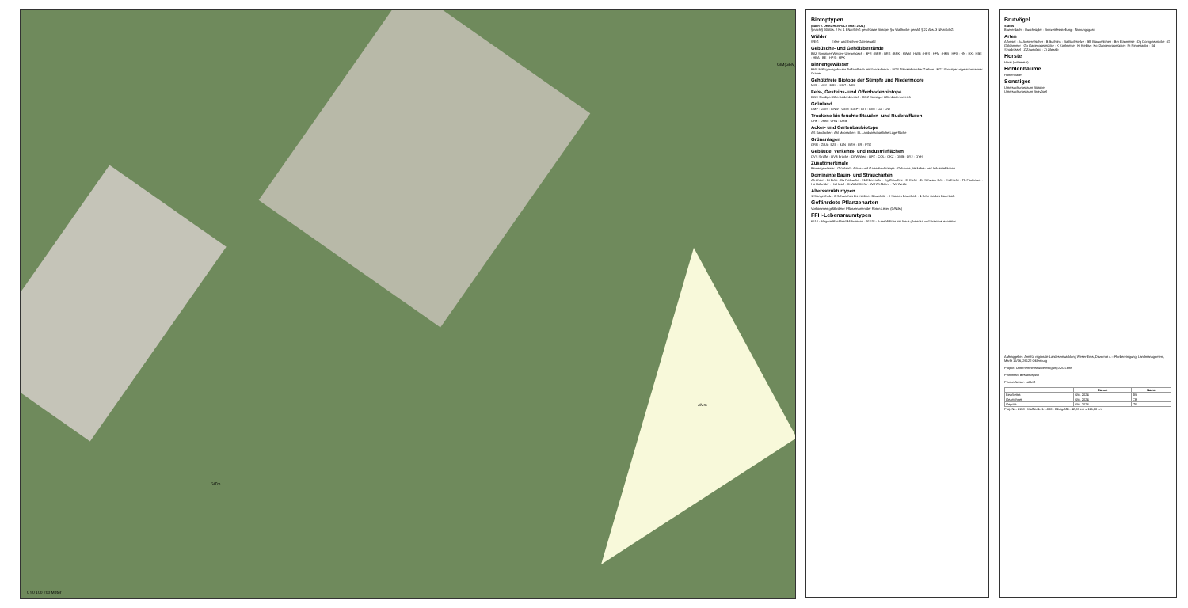AMm
GITm
GIM(GEM)
0 50 100 200 Meter
Biotoptypen
(nach v. DRACHENFELS März 2021)
§ nach § 30 Abs. 2 Nr. 1 BNatSchG geschützte Biotope; §w Wallhecke gemäß § 22 Abs. 3 NNatSchG
Wälder
WEG Erlen- und Eschen-Galeriewald
Gebüsche- und Gehölzbestände
BAZ Sonstiges Weiden-Ufergebüsch · BFR · BRR · BRS · BRK · HWM · HWB · HFS · HFM · HFB · HFX · HN · HX · HBE · HBA · BE · HPS · HPX
Binnengewässer
FMS Mäßig ausgebauter Tieflandbach mit Sandsubstrat · FGR Nährstoffreicher Graben · FGZ Sonstiger vegetationsarmer Graben
Gehölzfreie Biotope der Sümpfe und Niedermoore
NSB · NSS · NRS · NRG · NPZ
Fels-, Gesteins- und Offenbodenbiotope
DOS Sandiger Offenbodenbereich · DOZ Sonstiger Offenbodenbereich
Grünland
GMF · GMS · GNW · GEM · GEF · GIT · GIM · GA · GW
Trockene bis feuchte Stauden- und Ruderalfluren
UHF · UHM · UHN · UHB
Acker- und Gartenbaubiotope
AS Sandacker · AM Mooracker · EL Landwirtschaftliche Lagerfläche
Grünanlagen
GRR · GRA · BZE · BZN · BZH · ER · PTG
Gebäude, Verkehrs- und Industrieflächen
OVS Straße · OVB Brücke · OVW Weg · OFZ · ODL · OKZ · OMB · OYJ · OYH
Zusatzmerkmale
Binnengewässer · Grünland · Acker- und Gartenbaubiotope · Gebäude, Verkehrs- und Industrieflächen
Dominante Baum- und Straucharten
Ah Ahorn · Bi Birke · Bu Rotbuche · Eb Eberesche · Eg Grau-Erle · Ei Eiche · Er Schwarz-Erle · Es Esche · Fb Faulbaum · Ho Holunder · Hs Hasel · Ki Wald-Kiefer · Wd Weißdorn · We Weide
Altersstrukturtypen
1 Stangenholz · 2 Schwaches bis mittleres Baumholz · 3 Starkes Baumholz · 4 Sehr starkes Baumholz
Gefährdete Pflanzenarten
Vorkommen gefährdeter Pflanzenarten der Roten Listen (D/Nds.)
FFH-Lebensraumtypen
6510 - Magere Flachland-Mähwiesen · 91E0* - Auen-Wälder mit Alnus glutinosa und Fraxinus excelsior
Brutvögel
Status
Brutverdacht · Durchzügler · Brutzeitfeststellung · Nahrungsgast
Arten
A Amsel · Au Austernfischer · B Buchfink · Ba Bachstelze · Blk Blaukehlchen · Bm Blaumeise · Dg Dorngrasmücke · G Goldammer · Gg Gartengrasmücke · K Kohlmeise · Ki Kiebitz · Kg Klappergrasmücke · Rt Ringeltaube · Sd Singdrossel · Z Zaunkönig · Zi Zilpzalp
Horste
Horst (unbesetzt)
Höhlenbäume
Höhlenbaum
Sonstiges
Untersuchungsraum Biotope
Untersuchungsraum Brutvögel
Auftraggeber: Amt für regionale Landesentwicklung Weser-Ems, Dezernat 4 – Flurbereinigung, Landmanagement, Markt 15/16, 26122 Oldenburg
Projekt: Unternehmensflurbereinigung A20 Lehe
Planinhalt: Bestandsplan
Planverfasser: LaReG
| | Datum | Name |
| --- | --- | --- |
| Bearbeitet: | Okt. 2024 | JB |
| Gezeichnet: | Okt. 2024 | CB |
| Geprüft: | Okt. 2024 | GR |
Proj.-Nr.: 2158 · Maßstab: 1:1.000 · Blattgröße: 42,00 cm x 116,00 cm